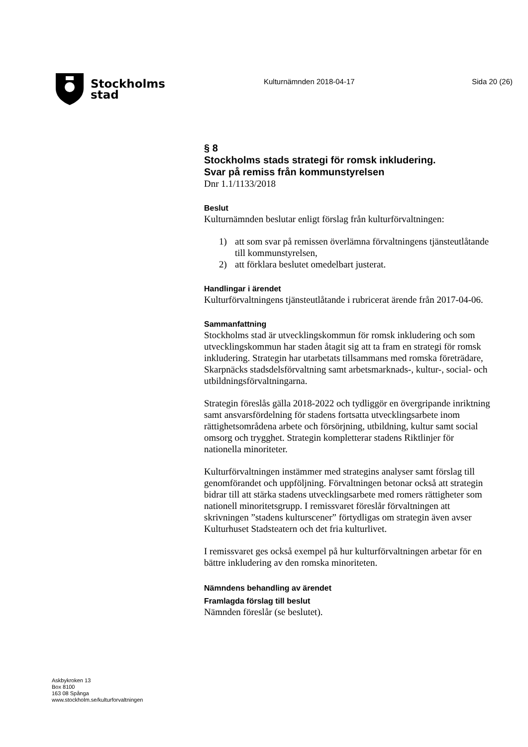Stockholms
stad
Kulturnämnden 2018-04-17 Sida 20 (26)
§ 8
Stockholms stads strategi för romsk inkludering.
Svar på remiss från kommunstyrelsen
Dnr 1.1/1133/2018
Beslut
Kulturnämnden beslutar enligt förslag från kulturförvaltningen:
1) att som svar på remissen överlämna förvaltningens tjänsteutlåtande till kommunstyrelsen,
2) att förklara beslutet omedelbart justerat.
Handlingar i ärendet
Kulturförvaltningens tjänsteutlåtande i rubricerat ärende från 2017-04-06.
Sammanfattning
Stockholms stad är utvecklingskommun för romsk inkludering och som utvecklingskommun har staden åtagit sig att ta fram en strategi för romsk inkludering. Strategin har utarbetats tillsammans med romska företrädare, Skarpnäcks stadsdelsförvaltning samt arbetsmarknads-, kultur-, social- och utbildningsförvaltningarna.
Strategin föreslås gälla 2018-2022 och tydliggör en övergripande inriktning samt ansvarsfördelning för stadens fortsatta utvecklingsarbete inom rättighetsområdena arbete och försörjning, utbildning, kultur samt social omsorg och trygghet. Strategin kompletterar stadens Riktlinjer för nationella minoriteter.
Kulturförvaltningen instämmer med strategins analyser samt förslag till genomförandet och uppföljning. Förvaltningen betonar också att strategin bidrar till att stärka stadens utvecklingsarbete med romers rättigheter som nationell minoritetsgrupp. I remissvaret föreslår förvaltningen att skrivningen ”stadens kulturscener” förtydligas om strategin även avser Kulturhuset Stadsteatern och det fria kulturlivet.
I remissvaret ges också exempel på hur kulturförvaltningen arbetar för en bättre inkludering av den romska minoriteten.
Nämndens behandling av ärendet
Framlagda förslag till beslut
Nämnden föreslår (se beslutet).
Askbykroken 13
Box 8100
163 08 Spånga
www.stockholm.se/kulturforvaltningen